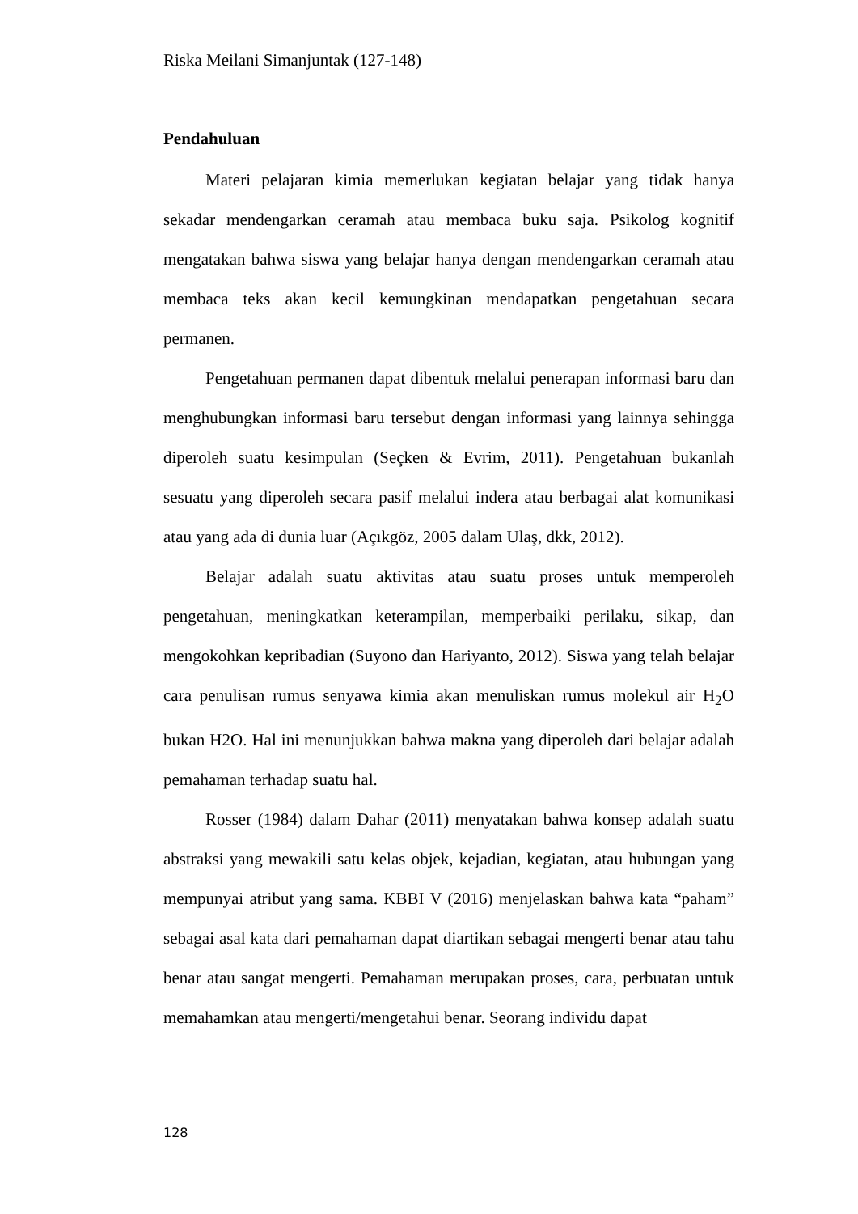Riska Meilani Simanjuntak (127-148)
Pendahuluan
Materi pelajaran kimia memerlukan kegiatan belajar yang tidak hanya sekadar mendengarkan ceramah atau membaca buku saja. Psikolog kognitif mengatakan bahwa siswa yang belajar hanya dengan mendengarkan ceramah atau membaca teks akan kecil kemungkinan mendapatkan pengetahuan secara permanen.
Pengetahuan permanen dapat dibentuk melalui penerapan informasi baru dan menghubungkan informasi baru tersebut dengan informasi yang lainnya sehingga diperoleh suatu kesimpulan (Seçken & Evrim, 2011). Pengetahuan bukanlah sesuatu yang diperoleh secara pasif melalui indera atau berbagai alat komunikasi atau yang ada di dunia luar (Açıkgöz, 2005 dalam Ulaş, dkk, 2012).
Belajar adalah suatu aktivitas atau suatu proses untuk memperoleh pengetahuan, meningkatkan keterampilan, memperbaiki perilaku, sikap, dan mengokohkan kepribadian (Suyono dan Hariyanto, 2012). Siswa yang telah belajar cara penulisan rumus senyawa kimia akan menuliskan rumus molekul air H<sub>2</sub>O bukan H2O. Hal ini menunjukkan bahwa makna yang diperoleh dari belajar adalah pemahaman terhadap suatu hal.
Rosser (1984) dalam Dahar (2011) menyatakan bahwa konsep adalah suatu abstraksi yang mewakili satu kelas objek, kejadian, kegiatan, atau hubungan yang mempunyai atribut yang sama. KBBI V (2016) menjelaskan bahwa kata “paham” sebagai asal kata dari pemahaman dapat diartikan sebagai mengerti benar atau tahu benar atau sangat mengerti. Pemahaman merupakan proses, cara, perbuatan untuk memahamkan atau mengerti/mengetahui benar. Seorang individu dapat
128